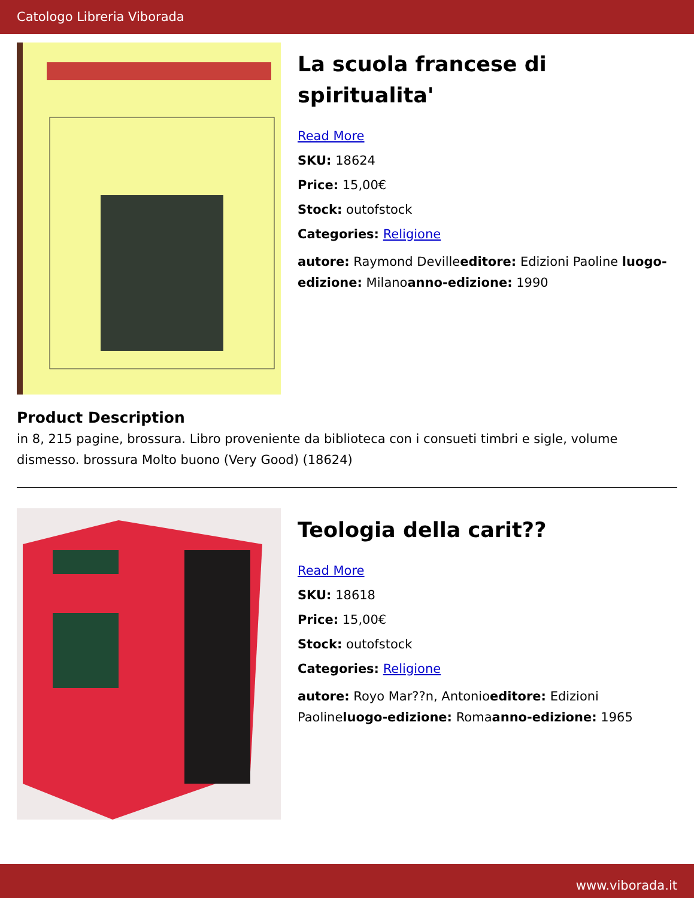Catologo Libreria Viborada
La scuola francese di spiritualita'
Read More
SKU: 18624
Price: 15,00€
Stock: outofstock
Categories: Religione
autore: Raymond Devilleeditore: Edizioni Paoline luogo-edizione: Milanoanno-edizione: 1990
Product Description
in 8, 215 pagine, brossura. Libro proveniente da biblioteca con i consueti timbri e sigle, volume dismesso. brossura Molto buono (Very Good) (18624)
Teologia della carit??
Read More
SKU: 18618
Price: 15,00€
Stock: outofstock
Categories: Religione
autore: Royo Mar??n, Antonioeditore: Edizioni Paolineluogo-edizione: Romaanno-edizione: 1965
www.viborada.it